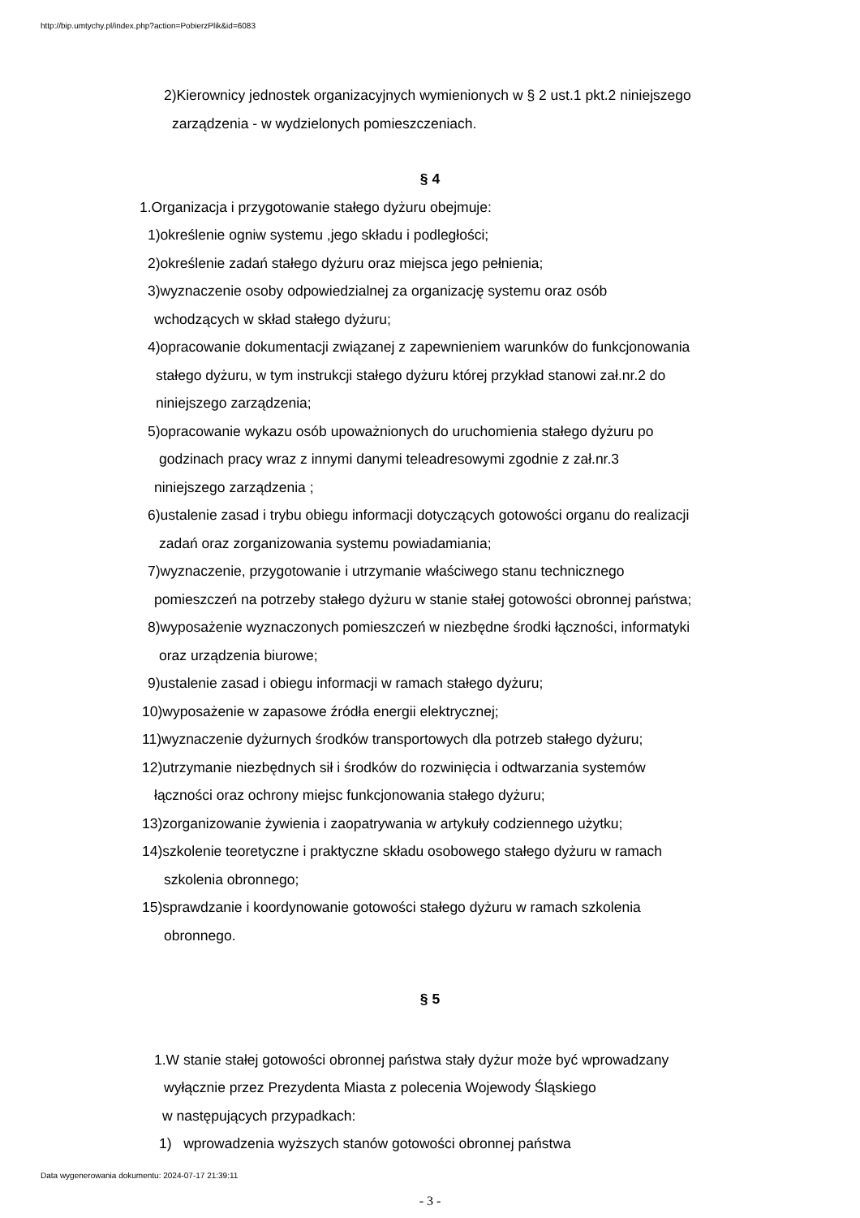http://bip.umtychy.pl/index.php?action=PobierzPlik&id=6083
2)Kierownicy jednostek organizacyjnych wymienionych w § 2 ust.1 pkt.2 niniejszego
zarządzenia - w wydzielonych pomieszczeniach.
§ 4
1.Organizacja i przygotowanie stałego dyżuru obejmuje:
1)określenie ogniw systemu ,jego składu i podległości;
2)określenie zadań stałego dyżuru oraz miejsca jego pełnienia;
3)wyznaczenie osoby odpowiedzialnej za organizację systemu oraz osób
wchodzących w skład stałego dyżuru;
4)opracowanie dokumentacji związanej z zapewnieniem warunków do funkcjonowania
stałego dyżuru, w tym instrukcji stałego dyżuru której przykład stanowi zał.nr.2 do
niniejszego zarządzenia;
5)opracowanie wykazu osób upoważnionych do uruchomienia stałego dyżuru po
godzinach pracy wraz z innymi danymi teleadresowymi zgodnie z zał.nr.3
niniejszego zarządzenia ;
6)ustalenie zasad i trybu obiegu informacji dotyczących gotowości organu do realizacji
zadań oraz zorganizowania systemu powiadamiania;
7)wyznaczenie, przygotowanie i utrzymanie właściwego stanu technicznego
pomieszczeń na potrzeby stałego dyżuru w stanie stałej gotowości obronnej państwa;
8)wyposażenie wyznaczonych pomieszczeń w niezbędne środki łączności, informatyki
oraz urządzenia biurowe;
9)ustalenie zasad i obiegu informacji w ramach stałego dyżuru;
10)wyposażenie w zapasowe źródła energii elektrycznej;
11)wyznaczenie dyżurnych środków transportowych dla potrzeb stałego dyżuru;
12)utrzymanie niezbędnych sił i środków do rozwinięcia i odtwarzania systemów
łączności oraz ochrony miejsc funkcjonowania stałego dyżuru;
13)zorganizowanie żywienia i zaopatrywania w artykuły codziennego użytku;
14)szkolenie teoretyczne i praktyczne składu osobowego stałego dyżuru w ramach
szkolenia obronnego;
15)sprawdzanie i koordynowanie gotowości stałego dyżuru w ramach szkolenia
obronnego.
§ 5
1.W stanie stałej gotowości obronnej państwa stały dyżur może być wprowadzany
wyłącznie przez Prezydenta Miasta z polecenia Wojewody Śląskiego
w następujących przypadkach:
1) wprowadzenia wyższych stanów gotowości obronnej państwa
- 3 -
Data wygenerowania dokumentu: 2024-07-17 21:39:11